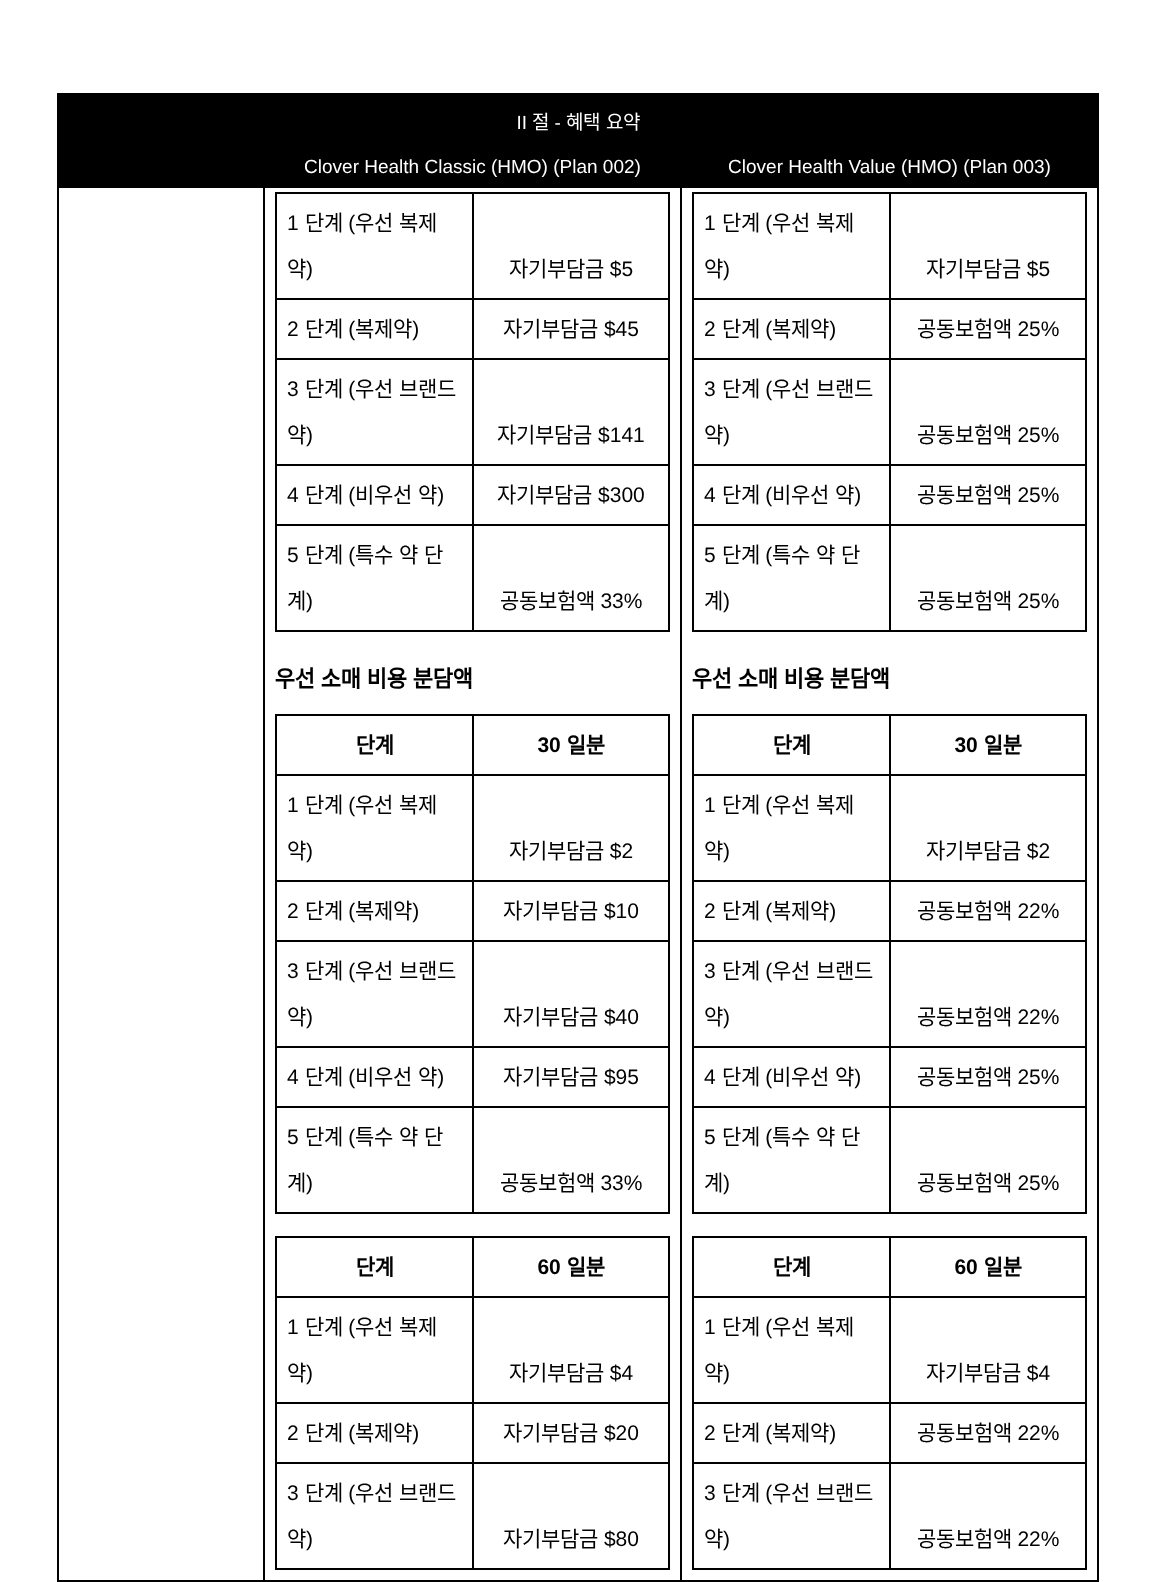| II 절 - 혜택 요약 | | |
| --- | --- | --- |
| | Clover Health Classic (HMO) (Plan 002) | Clover Health Value (HMO) (Plan 003) |
| | / 1 단계 (우선 복제약) / 자기부담금 $5 / / 2 단계 (복제약) / 자기부담금 $45 / / 3 단계 (우선 브랜드 약) / 자기부담금 $141 / / 4 단계 (비우선 약) / 자기부담금 $300 / / 5 단계 (특수 약 단계) / 공동보험액 33% / 우선 소매 비용 분담액 / 단계 / 30 일분 / / --- / --- / / 1 단계 (우선 복제약) / 자기부담금 $2 / / 2 단계 (복제약) / 자기부담금 $10 / / 3 단계 (우선 브랜드 약) / 자기부담금 $40 / / 4 단계 (비우선 약) / 자기부담금 $95 / / 5 단계 (특수 약 단계) / 공동보험액 33% / / 단계 / 60 일분 / / --- / --- / / 1 단계 (우선 복제약) / 자기부담금 $4 / / 2 단계 (복제약) / 자기부담금 $20 / / 3 단계 (우선 브랜드 약) / 자기부담금 $80 / | / 1 단계 (우선 복제약) / 자기부담금 $5 / / 2 단계 (복제약) / 공동보험액 25% / / 3 단계 (우선 브랜드 약) / 공동보험액 25% / / 4 단계 (비우선 약) / 공동보험액 25% / / 5 단계 (특수 약 단계) / 공동보험액 25% / 우선 소매 비용 분담액 / 단계 / 30 일분 / / --- / --- / / 1 단계 (우선 복제약) / 자기부담금 $2 / / 2 단계 (복제약) / 공동보험액 22% / / 3 단계 (우선 브랜드 약) / 공동보험액 22% / / 4 단계 (비우선 약) / 공동보험액 25% / / 5 단계 (특수 약 단계) / 공동보험액 25% / / 단계 / 60 일분 / / --- / --- / / 1 단계 (우선 복제약) / 자기부담금 $4 / / 2 단계 (복제약) / 공동보험액 22% / / 3 단계 (우선 브랜드 약) / 공동보험액 22% / |